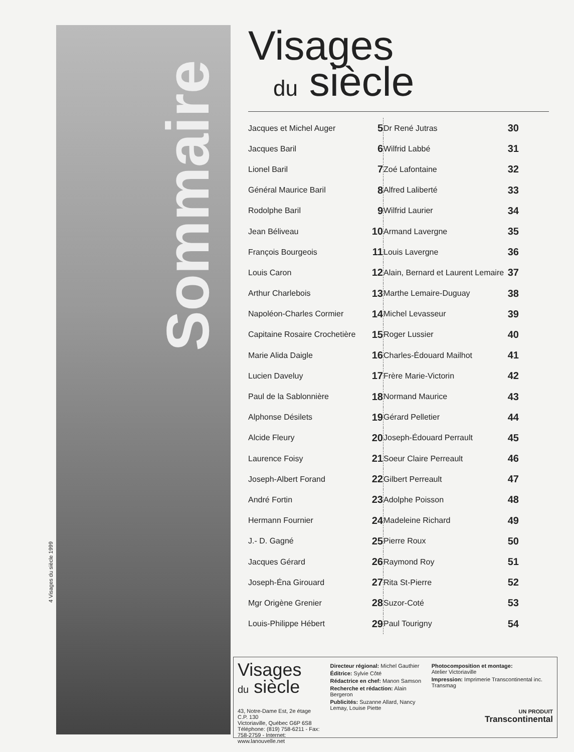4 Visages du siècle 1999
Sommaire
Visages
du siècle
| Jacques et Michel Auger | 5 |
| Jacques Baril | 6 |
| Lionel Baril | 7 |
| Général Maurice Baril | 8 |
| Rodolphe Baril | 9 |
| Jean Béliveau | 10 |
| François Bourgeois | 11 |
| Louis Caron | 12 |
| Arthur Charlebois | 13 |
| Napoléon-Charles Cormier | 14 |
| Capitaine Rosaire Crochetière | 15 |
| Marie Alida Daigle | 16 |
| Lucien Daveluy | 17 |
| Paul de la Sablonnière | 18 |
| Alphonse Désilets | 19 |
| Alcide Fleury | 20 |
| Laurence Foisy | 21 |
| Joseph-Albert Forand | 22 |
| André Fortin | 23 |
| Hermann Fournier | 24 |
| J.- D. Gagné | 25 |
| Jacques Gérard | 26 |
| Joseph-Éna Girouard | 27 |
| Mgr Origène Grenier | 28 |
| Louis-Philippe Hébert | 29 |
| Dr René Jutras | 30 |
| Wilfrid Labbé | 31 |
| Zoé Lafontaine | 32 |
| Alfred Laliberté | 33 |
| Wilfrid Laurier | 34 |
| Armand Lavergne | 35 |
| Louis Lavergne | 36 |
| Alain, Bernard et Laurent Lemaire | 37 |
| Marthe Lemaire-Duguay | 38 |
| Michel Levasseur | 39 |
| Roger Lussier | 40 |
| Charles-Édouard Mailhot | 41 |
| Frère Marie-Victorin | 42 |
| Normand Maurice | 43 |
| Gérard Pelletier | 44 |
| Joseph-Édouard Perrault | 45 |
| Soeur Claire Perreault | 46 |
| Gilbert Perreault | 47 |
| Adolphe Poisson | 48 |
| Madeleine Richard | 49 |
| Pierre Roux | 50 |
| Raymond Roy | 51 |
| Rita St-Pierre | 52 |
| Suzor-Coté | 53 |
| Paul Tourigny | 54 |
Visages
du siècle
43, Notre-Dame Est, 2e étage C.P. 130
Victoriaville, Québec G6P 6S8 Téléphone: (819) 758-6211 - Fax: 758-2759 - Internet: www.lanouvelle.net
Directeur régional: Michel Gauthier
Éditrice: Sylvie Côté
Rédactrice en chef: Manon Samson
Recherche et rédaction: Alain Bergeron
Publicités: Suzanne Allard, Nancy Lemay, Louise Piette
Photocomposition et montage:
Atelier Victoriaville
Impression: Imprimerie Transcontinental inc. Transmag
UN PRODUIT
Transcontinental